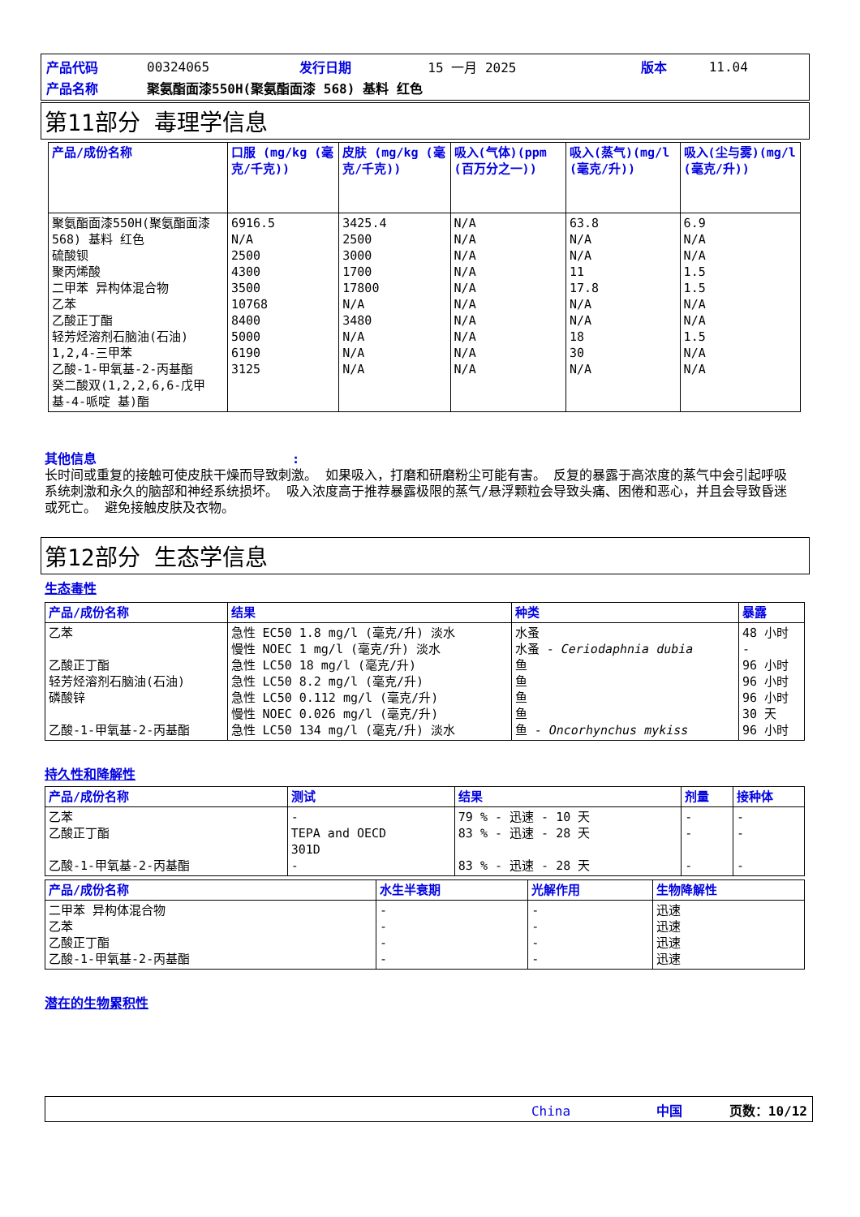| 产品代码 | 00324065 | 发行日期 | 15 一月 2025 | 版本 | 11.04 |
| 产品名称 | 聚氨酯面漆550H(聚氨酯面漆 568) 基料 红色 | | | | |
第11部分 毒理学信息
| 产品/成份名称 | 口服 (mg/kg (毫克/千克)) | 皮肤 (mg/kg (毫克/千克)) | 吸入(气体)(ppm (百万分之一)) | 吸入(蒸气)(mg/l (毫克/升)) | 吸入(尘与雾)(mg/l (毫克/升)) |
| --- | --- | --- | --- | --- | --- |
| 聚氨酯面漆550H(聚氨酯面漆 568) 基料 红色 硫酸钡 聚丙烯酸 二甲苯 异构体混合物 乙苯 乙酸正丁酯 轻芳烃溶剂石脑油(石油) 1,2,4-三甲苯 乙酸-1-甲氧基-2-丙基酯 癸二酸双(1,2,2,6,6-戊甲基-4-哌啶 基)酯 | 6916.5 N/A 2500 4300 3500 10768 8400 5000 6190 3125 | 3425.4 2500 3000 1700 17800 N/A 3480 N/A N/A N/A | N/A N/A N/A N/A N/A N/A N/A N/A N/A N/A | 63.8 N/A N/A 11 17.8 N/A N/A 18 30 N/A | 6.9 N/A N/A 1.5 1.5 N/A N/A 1.5 N/A N/A |
其他信息 :
长时间或重复的接触可使皮肤干燥而导致刺激。 如果吸入，打磨和研磨粉尘可能有害。 反复的暴露于高浓度的蒸气中会引起呼吸系统刺激和永久的脑部和神经系统损坏。 吸入浓度高于推荐暴露极限的蒸气/悬浮颗粒会导致头痛、困倦和恶心，并且会导致昏迷或死亡。 避免接触皮肤及衣物。
第12部分 生态学信息
生态毒性
| 产品/成份名称 | 结果 | 种类 | 暴露 |
| --- | --- | --- | --- |
| 乙苯 乙酸正丁酯 轻芳烃溶剂石脑油(石油) 磷酸锌 乙酸-1-甲氧基-2-丙基酯 | 急性 EC50 1.8 mg/l (毫克/升) 淡水 慢性 NOEC 1 mg/l (毫克/升) 淡水 急性 LC50 18 mg/l (毫克/升) 急性 LC50 8.2 mg/l (毫克/升) 急性 LC50 0.112 mg/l (毫克/升) 慢性 NOEC 0.026 mg/l (毫克/升) 急性 LC50 134 mg/l (毫克/升) 淡水 | 水蚤 水蚤 - Ceriodaphnia dubia 鱼 鱼 鱼 鱼 鱼 - Oncorhynchus mykiss | 48 小时 - 96 小时 96 小时 96 小时 30 天 96 小时 |
持久性和降解性
| 产品/成份名称 | 测试 | 结果 | 剂量 | 接种体 |
| --- | --- | --- | --- | --- |
| 乙苯 乙酸正丁酯 乙酸-1-甲氧基-2-丙基酯 | - TEPA and OECD 301D - | 79 % - 迅速 - 10 天 83 % - 迅速 - 28 天 83 % - 迅速 - 28 天 | - - - | - - - |
| 产品/成份名称 | 水生半衰期 | 光解作用 | 生物降解性 |
| --- | --- | --- | --- |
| 二甲苯 异构体混合物 乙苯 乙酸正丁酯 乙酸-1-甲氧基-2-丙基酯 | - - - - | - - - - | 迅速 迅速 迅速 迅速 |
潜在的生物累积性
China 中国 页数：10/12